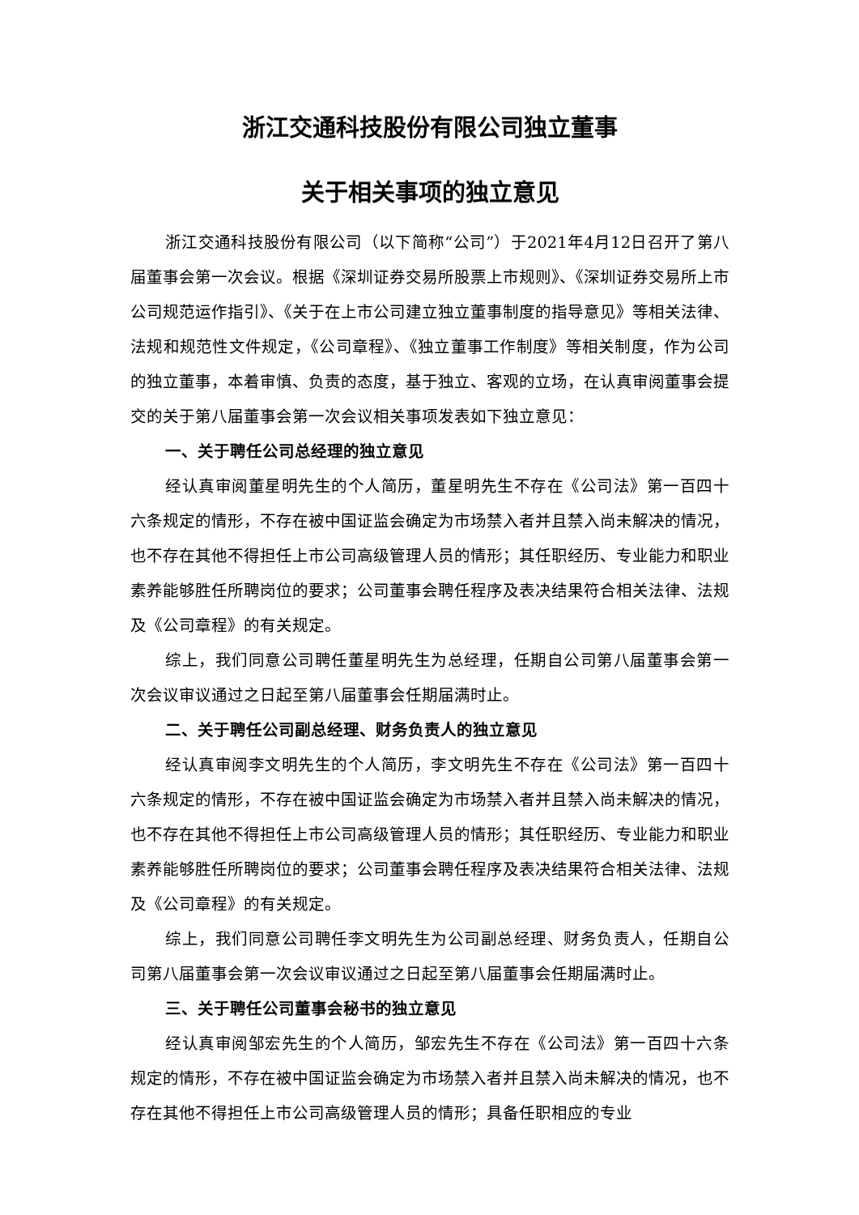浙江交通科技股份有限公司独立董事
关于相关事项的独立意见
浙江交通科技股份有限公司（以下简称“公司”）于2021年4月12日召开了第八届董事会第一次会议。根据《深圳证券交易所股票上市规则》、《深圳证券交易所上市公司规范运作指引》、《关于在上市公司建立独立董事制度的指导意见》等相关法律、法规和规范性文件规定，《公司章程》、《独立董事工作制度》等相关制度，作为公司的独立董事，本着审慎、负责的态度，基于独立、客观的立场，在认真审阅董事会提交的关于第八届董事会第一次会议相关事项发表如下独立意见：
一、关于聘任公司总经理的独立意见
经认真审阅董星明先生的个人简历，董星明先生不存在《公司法》第一百四十六条规定的情形，不存在被中国证监会确定为市场禁入者并且禁入尚未解决的情况，也不存在其他不得担任上市公司高级管理人员的情形；其任职经历、专业能力和职业素养能够胜任所聘岗位的要求；公司董事会聘任程序及表决结果符合相关法律、法规及《公司章程》的有关规定。
综上，我们同意公司聘任董星明先生为总经理，任期自公司第八届董事会第一次会议审议通过之日起至第八届董事会任期届满时止。
二、关于聘任公司副总经理、财务负责人的独立意见
经认真审阅李文明先生的个人简历，李文明先生不存在《公司法》第一百四十六条规定的情形，不存在被中国证监会确定为市场禁入者并且禁入尚未解决的情况，也不存在其他不得担任上市公司高级管理人员的情形；其任职经历、专业能力和职业素养能够胜任所聘岗位的要求；公司董事会聘任程序及表决结果符合相关法律、法规及《公司章程》的有关规定。
综上，我们同意公司聘任李文明先生为公司副总经理、财务负责人，任期自公司第八届董事会第一次会议审议通过之日起至第八届董事会任期届满时止。
三、关于聘任公司董事会秘书的独立意见
经认真审阅邹宏先生的个人简历，邹宏先生不存在《公司法》第一百四十六条规定的情形，不存在被中国证监会确定为市场禁入者并且禁入尚未解决的情况，也不存在其他不得担任上市公司高级管理人员的情形；具备任职相应的专业